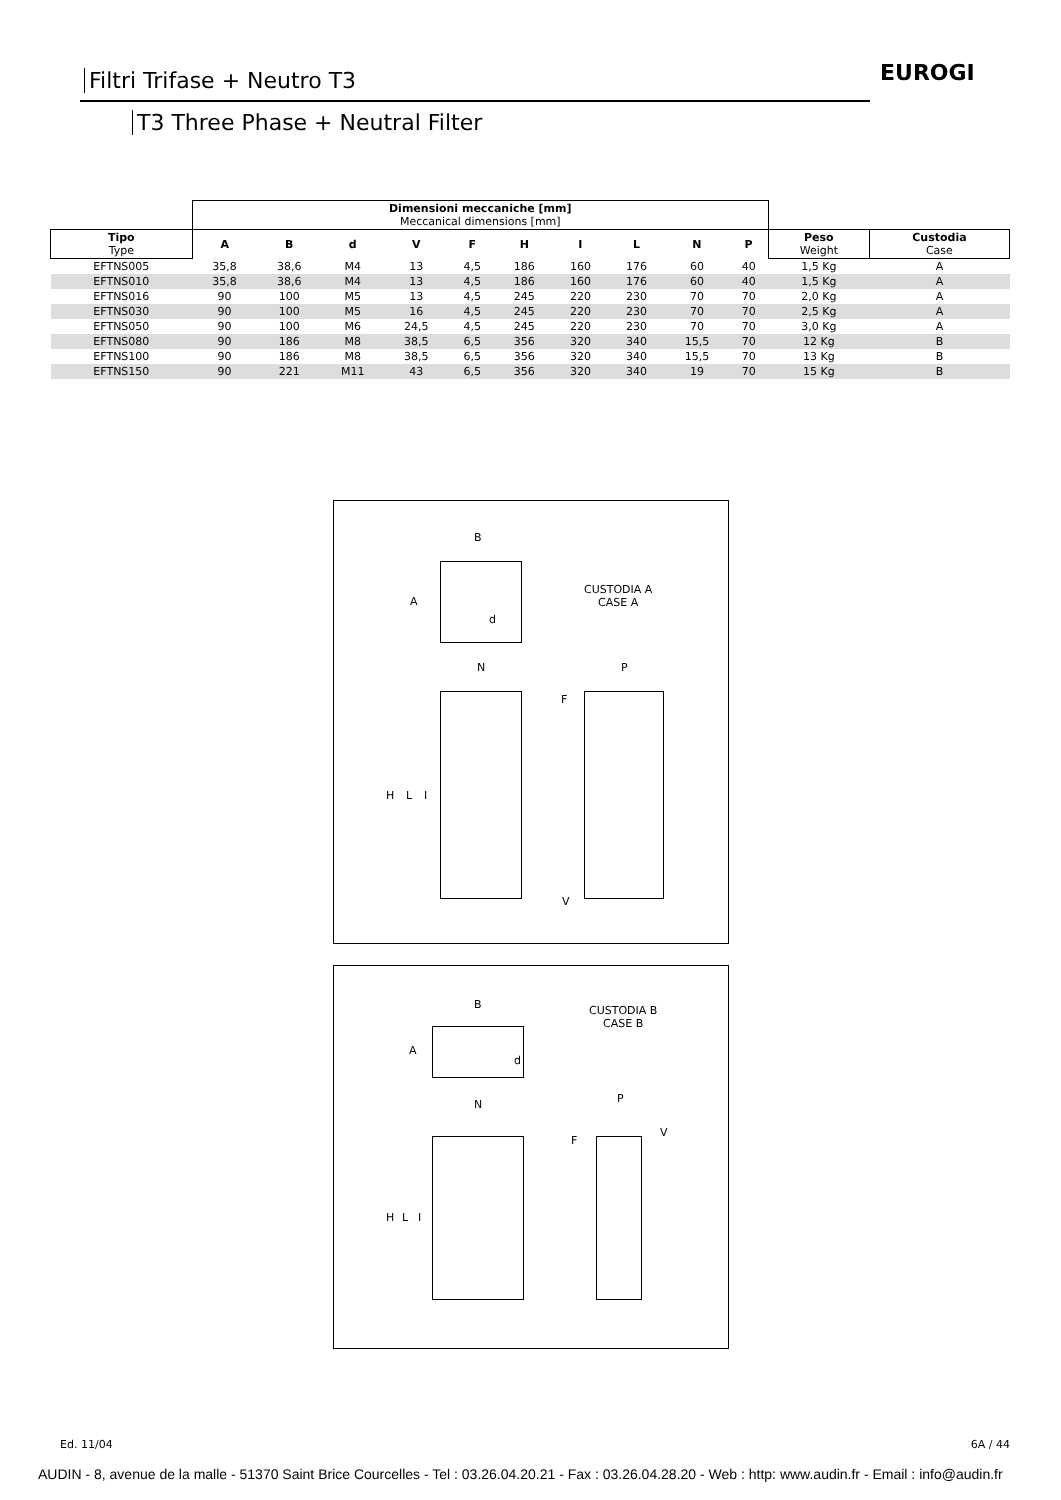Filtri Trifase + Neutro T3
T3 Three Phase + Neutral Filter
EUROGI
| | Dimensioni meccaniche [mm] Meccanical dimensions [mm] | | | | | | | | | | | |
| --- | --- | --- | --- | --- | --- | --- | --- | --- | --- | --- | --- | --- |
| Tipo Type | A | B | d | V | F | H | I | L | N | P | Peso Weight | Custodia Case |
| EFTNS005 | 35,8 | 38,6 | M4 | 13 | 4,5 | 186 | 160 | 176 | 60 | 40 | 1,5 Kg | A |
| EFTNS010 | 35,8 | 38,6 | M4 | 13 | 4,5 | 186 | 160 | 176 | 60 | 40 | 1,5 Kg | A |
| EFTNS016 | 90 | 100 | M5 | 13 | 4,5 | 245 | 220 | 230 | 70 | 70 | 2,0 Kg | A |
| EFTNS030 | 90 | 100 | M5 | 16 | 4,5 | 245 | 220 | 230 | 70 | 70 | 2,5 Kg | A |
| EFTNS050 | 90 | 100 | M6 | 24,5 | 4,5 | 245 | 220 | 230 | 70 | 70 | 3,0 Kg | A |
| EFTNS080 | 90 | 186 | M8 | 38,5 | 6,5 | 356 | 320 | 340 | 15,5 | 70 | 12 Kg | B |
| EFTNS100 | 90 | 186 | M8 | 38,5 | 6,5 | 356 | 320 | 340 | 15,5 | 70 | 13 Kg | B |
| EFTNS150 | 90 | 221 | M11 | 43 | 6,5 | 356 | 320 | 340 | 19 | 70 | 15 Kg | B |
B
A
d
CUSTODIA A
CASE A
N P
F
H L I
V
B
A
d
CUSTODIA B
CASE B
N P
V
F
H L I
Ed. 11/04 6A / 44
AUDIN - 8, avenue de la malle - 51370 Saint Brice Courcelles - Tel : 03.26.04.20.21 - Fax : 03.26.04.28.20 - Web : http: www.audin.fr - Email : info@audin.fr